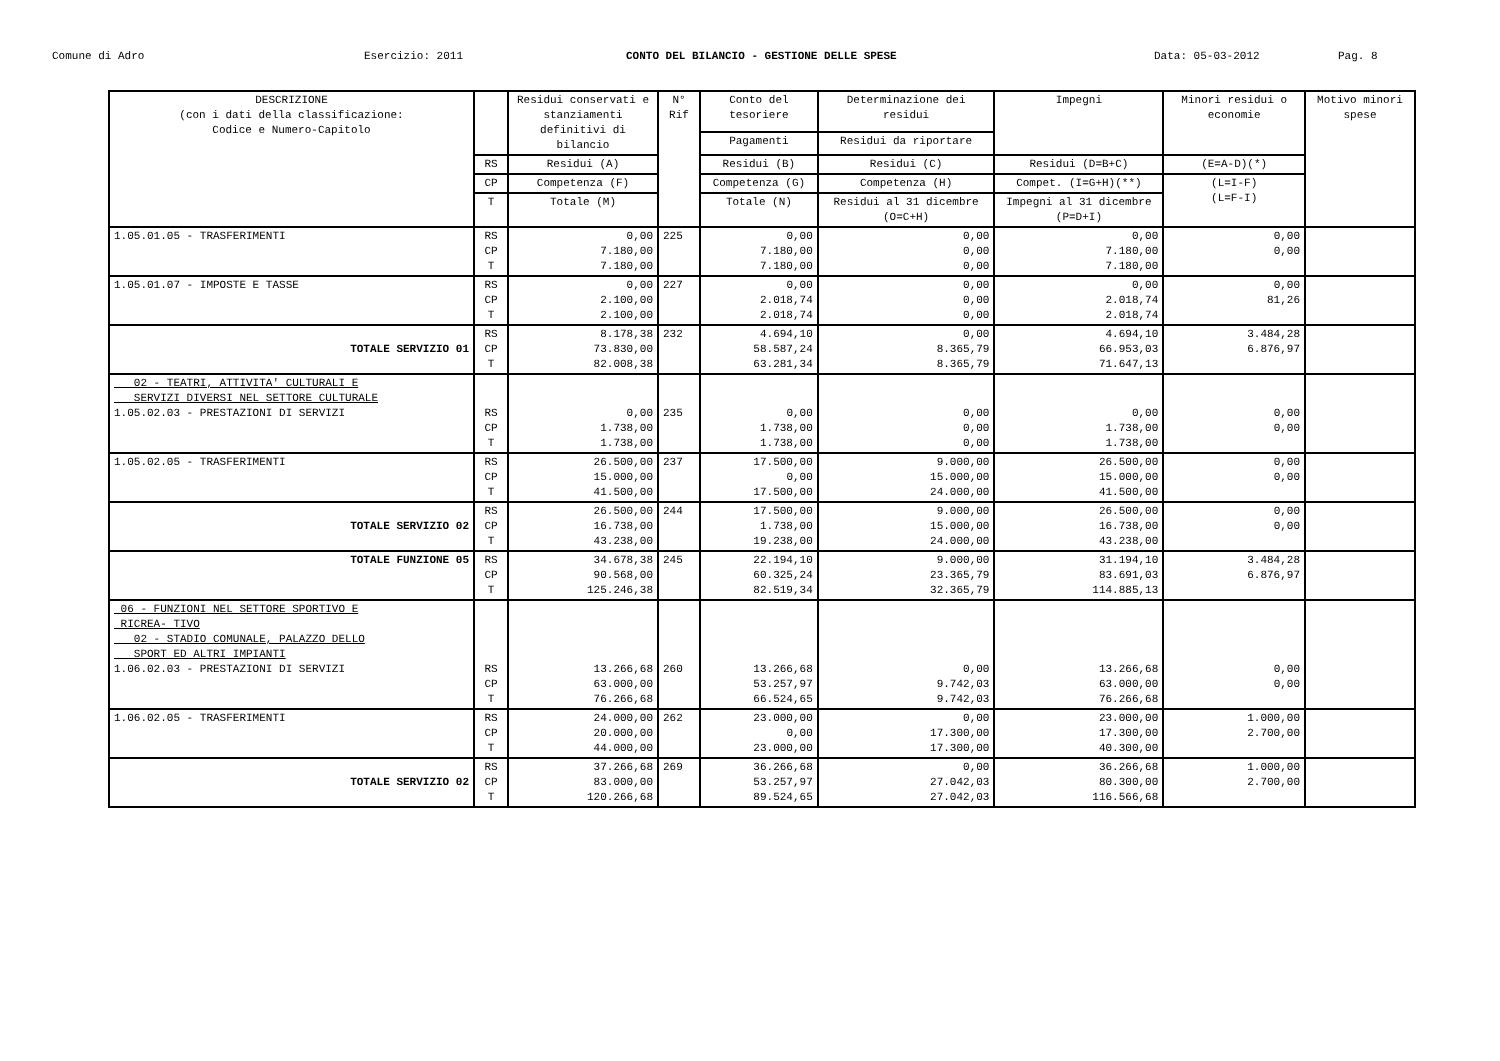Comune di Adro Esercizio: 2011 CONTO DEL BILANCIO - GESTIONE DELLE SPESE Data: 05-03-2012 Pag. 8
| DESCRIZIONE (con i dati della classificazione: Codice e Numero-Capitolo | | Residui conservati e stanziamenti definitivi di bilancio | N° Rif | Conto del tesoriere | Determinazione dei residui | Impegni | Minori residui o economie | Motivo minori spese |
| --- | --- | --- | --- | --- | --- | --- | --- | --- |
| | | | | Pagamenti | Residui da riportare | | | |
| | RS | Residui (A) | | Residui (B) | Residui (C) | Residui (D=B+C) | (E=A-D)(*) | |
| | CP | Competenza (F) | | Competenza (G) | Competenza (H) | Compet. (I=G+H)(**) | (L=I-F) (L=F-I) | |
| | T | Totale (M) | | Totale (N) | Residui al 31 dicembre (O=C+H) | Impegni al 31 dicembre (P=D+I) | | |
| 1.05.01.05 - TRASFERIMENTI | RS CP T | 0,00 7.180,00 7.180,00 | 225 | 0,00 7.180,00 7.180,00 | 0,00 0,00 0,00 | 0,00 7.180,00 7.180,00 | 0,00 0,00 | |
| 1.05.01.07 - IMPOSTE E TASSE | RS CP T | 0,00 2.100,00 2.100,00 | 227 | 0,00 2.018,74 2.018,74 | 0,00 0,00 0,00 | 0,00 2.018,74 2.018,74 | 0,00 81,26 | |
| TOTALE SERVIZIO 01 | RS CP T | 8.178,38 73.830,00 82.008,38 | 232 | 4.694,10 58.587,24 63.281,34 | 0,00 8.365,79 8.365,79 | 4.694,10 66.953,03 71.647,13 | 3.484,28 6.876,97 | |
| 02 - TEATRI, ATTIVITA' CULTURALI E SERVIZI DIVERSI NEL SETTORE CULTURALE 1.05.02.03 - PRESTAZIONI DI SERVIZI | RS CP T | 0,00 1.738,00 1.738,00 | 235 | 0,00 1.738,00 1.738,00 | 0,00 0,00 0,00 | 0,00 1.738,00 1.738,00 | 0,00 0,00 | |
| 1.05.02.05 - TRASFERIMENTI | RS CP T | 26.500,00 15.000,00 41.500,00 | 237 | 17.500,00 0,00 17.500,00 | 9.000,00 15.000,00 24.000,00 | 26.500,00 15.000,00 41.500,00 | 0,00 0,00 | |
| TOTALE SERVIZIO 02 | RS CP T | 26.500,00 16.738,00 43.238,00 | 244 | 17.500,00 1.738,00 19.238,00 | 9.000,00 15.000,00 24.000,00 | 26.500,00 16.738,00 43.238,00 | 0,00 0,00 | |
| TOTALE FUNZIONE 05 | RS CP T | 34.678,38 90.568,00 125.246,38 | 245 | 22.194,10 60.325,24 82.519,34 | 9.000,00 23.365,79 32.365,79 | 31.194,10 83.691,03 114.885,13 | 3.484,28 6.876,97 | |
| 06 - FUNZIONI NEL SETTORE SPORTIVO E RICREA- TIVO 02 - STADIO COMUNALE, PALAZZO DELLO SPORT ED ALTRI IMPIANTI 1.06.02.03 - PRESTAZIONI DI SERVIZI | RS CP T | 13.266,68 63.000,00 76.266,68 | 260 | 13.266,68 53.257,97 66.524,65 | 0,00 9.742,03 9.742,03 | 13.266,68 63.000,00 76.266,68 | 0,00 0,00 | |
| 1.06.02.05 - TRASFERIMENTI | RS CP T | 24.000,00 20.000,00 44.000,00 | 262 | 23.000,00 0,00 23.000,00 | 0,00 17.300,00 17.300,00 | 23.000,00 17.300,00 40.300,00 | 1.000,00 2.700,00 | |
| TOTALE SERVIZIO 02 | RS CP T | 37.266,68 83.000,00 120.266,68 | 269 | 36.266,68 53.257,97 89.524,65 | 0,00 27.042,03 27.042,03 | 36.266,68 80.300,00 116.566,68 | 1.000,00 2.700,00 | |